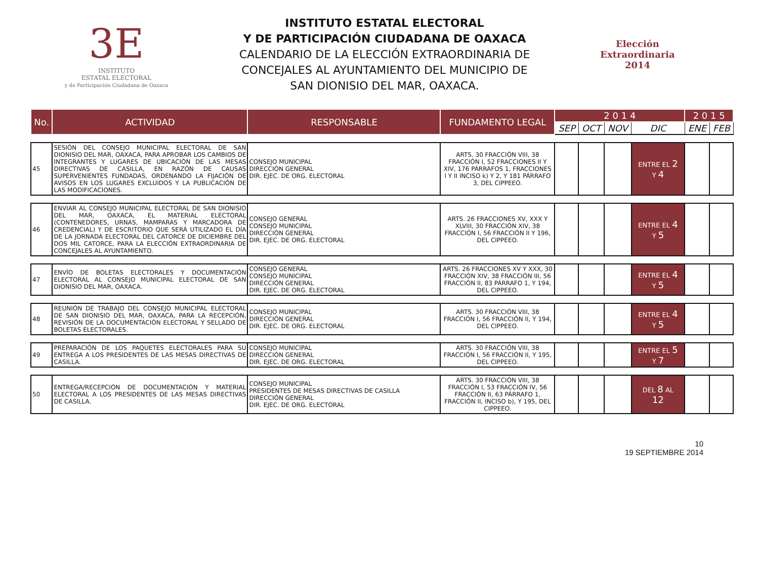3E
INSTITUTO
ESTATAL ELECTORAL
y de Participación Ciudadana de Oaxaca
INSTITUTO ESTATAL ELECTORAL
Y DE PARTICIPACIÓN CIUDADANA DE OAXACA
CALENDARIO DE LA ELECCIÓN EXTRAORDINARIA DE CONCEJALES AL AYUNTAMIENTO DEL MUNICIPIO DE SAN DIONISIO DEL MAR, OAXACA.
Elección
Extraordinaria
2014
| No. | ACTIVIDAD | RESPONSABLE | FUNDAMENTO LEGAL | 2 0 1 4 | | | | 2 0 1 5 | |
| --- | --- | --- | --- | --- | --- | --- | --- | --- | --- |
| | | | | SEP | OCT | NOV | DIC | ENE | FEB |
| 45 | SESIÓN DEL CONSEJO MUNICIPAL ELECTORAL DE SAN DIONISIO DEL MAR, OAXACA, PARA APROBAR LOS CAMBIOS DE INTEGRANTES Y LUGARES DE UBICACIÓN DE LAS MESAS DIRECTIVAS DE CASILLA, EN RAZÓN DE CAUSAS SUPERVENIENTES FUNDADAS, ORDENANDO LA FIJACIÓN DE AVISOS EN LOS LUGARES EXCLUIDOS Y LA PUBLICACIÓN DE LAS MODIFICACIONES. | CONSEJO MUNICIPAL DIRECCIÓN GENERAL DIR. EJEC. DE ORG. ELECTORAL | ARTS. 30 FRACCIÓN VIII, 38 FRACCIÓN I, 52 FRACCIONES II Y XIV, 176 PÁRRAFOS 1, FRACCIONES I Y II INCISO k) Y 2, Y 181 PÁRRAFO 3, DEL CIPPEEO. | | | | ENTRE EL 2 Y 4 | | |
| 46 | ENVIAR AL CONSEJO MUNICIPAL ELECTORAL DE SAN DIONISIO DEL MAR, OAXACA, EL MATERIAL ELECTORAL (CONTENEDORES, URNAS, MAMPARAS Y MARCADORA DE CREDENCIAL) Y DE ESCRITORIO QUE SERÁ UTILIZADO EL DÍA DE LA JORNADA ELECTORAL DEL CATORCE DE DICIEMBRE DEL DOS MIL CATORCE, PARA LA ELECCIÓN EXTRAORDINARIA DE CONCEJALES AL AYUNTAMIENTO. | CONSEJO GENERAL CONSEJO MUNICIPAL DIRECCIÓN GENERAL DIR. EJEC. DE ORG. ELECTORAL | ARTS. 26 FRACCIONES XV, XXX Y XLVIII, 30 FRACCIÓN XIV, 38 FRACCIÓN I, 56 FRACCIÓN II Y 196, DEL CIPPEEO. | | | | ENTRE EL 4 Y 5 | | |
| 47 | ENVÍO DE BOLETAS ELECTORALES Y DOCUMENTACIÓN ELECTORAL AL CONSEJO MUNICIPAL ELECTORAL DE SAN DIONISIO DEL MAR, OAXACA. | CONSEJO GENERAL CONSEJO MUNICIPAL DIRECCIÓN GENERAL DIR. EJEC. DE ORG. ELECTORAL | ARTS. 26 FRACCIONES XV Y XXX, 30 FRACCIÓN XIV, 38 FRACCIÓN III, 56 FRACCIÓN II, 83 PÁRRAFO 1, Y 194, DEL CIPPEEO. | | | | ENTRE EL 4 Y 5 | | |
| 48 | REUNIÓN DE TRABAJO DEL CONSEJO MUNICIPAL ELECTORAL DE SAN DIONISIO DEL MAR, OAXACA, PARA LA RECEPCIÓN, REVISIÓN DE LA DOCUMENTACIÓN ELECTORAL Y SELLADO DE BOLETAS ELECTORALES. | CONSEJO MUNICIPAL DIRECCIÓN GENERAL DIR. EJEC. DE ORG. ELECTORAL | ARTS. 30 FRACCIÓN VIII, 38 FRACCIÓN I, 56 FRACCIÓN II, Y 194, DEL CIPPEEO. | | | | ENTRE EL 4 Y 5 | | |
| 49 | PREPARACIÓN DE LOS PAQUETES ELECTORALES PARA SU ENTREGA A LOS PRESIDENTES DE LAS MESAS DIRECTIVAS DE CASILLA. | CONSEJO MUNICIPAL DIRECCIÓN GENERAL DIR. EJEC. DE ORG. ELECTORAL | ARTS. 30 FRACCIÓN VIII, 38 FRACCIÓN I, 56 FRACCIÓN II, Y 195, DEL CIPPEEO. | | | | ENTRE EL 5 Y 7 | | |
| 50 | ENTREGA/RECEPCIÓN DE DOCUMENTACIÓN Y MATERIAL ELECTORAL A LOS PRESIDENTES DE LAS MESAS DIRECTIVAS DE CASILLA. | CONSEJO MUNICIPAL PRESIDENTES DE MESAS DIRECTIVAS DE CASILLA DIRECCIÓN GENERAL DIR. EJEC. DE ORG. ELECTORAL | ARTS. 30 FRACCIÓN VIII, 38 FRACCIÓN I, 53 FRACCIÓN IV, 56 FRACCIÓN II, 63 PÁRRAFO 1, FRACCIÓN II, INCISO b), Y 195, DEL CIPPEEO. | | | | DEL 8 AL 12 | | |
10
19 SEPTIEMBRE 2014